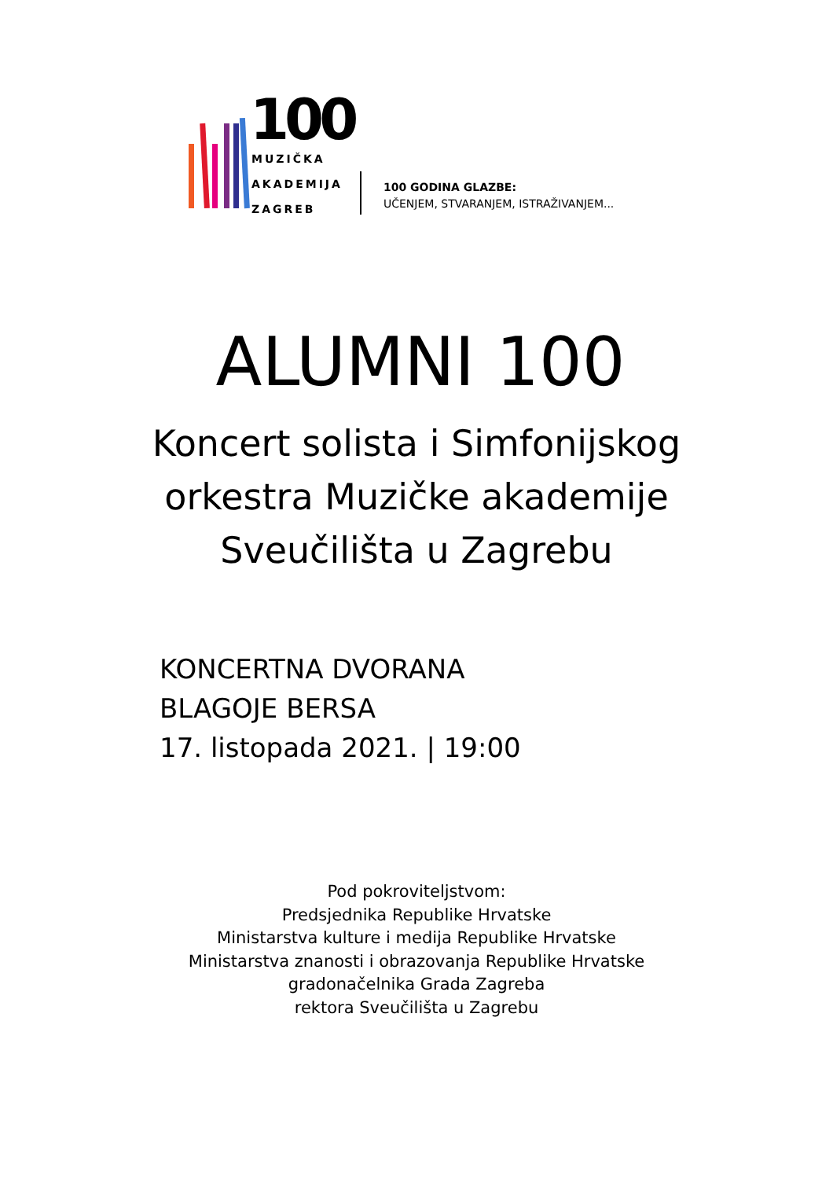100
MUZIČKA
AKADEMIJA
ZAGREB
100 GODINA GLAZBE:
UČENJEM, STVARANJEM, ISTRAŽIVANJEM...
ALUMNI 100
Koncert solista i Simfonijskog
orkestra Muzičke akademije
Sveučilišta u Zagrebu
KONCERTNA DVORANA
BLAGOJE BERSA
17. listopada 2021. | 19:00
Pod pokroviteljstvom:
Predsjednika Republike Hrvatske
Ministarstva kulture i medija Republike Hrvatske
Ministarstva znanosti i obrazovanja Republike Hrvatske
gradonačelnika Grada Zagreba
rektora Sveučilišta u Zagrebu